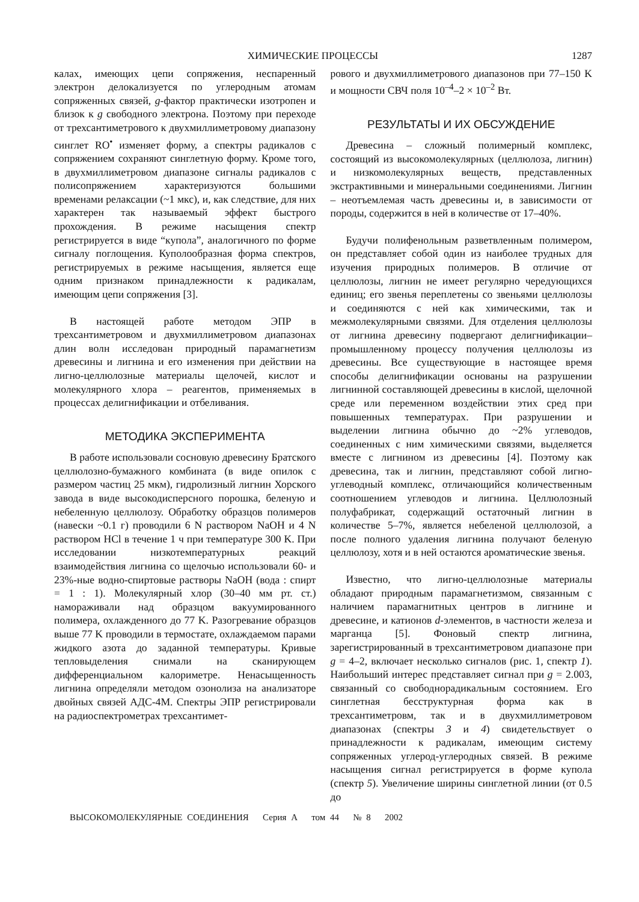ХИМИЧЕСКИЕ ПРОЦЕССЫ 1287
калах, имеющих цепи сопряжения, неспаренный электрон делокализуется по углеродным атомам сопряженных связей, g-фактор практически изотропен и близок к g свободного электрона. Поэтому при переходе от трехсантиметрового к двухмиллиметровому диапазону синглет RO<sup>•</sup> изменяет форму, а спектры радикалов с сопряжением сохраняют синглетную форму. Кроме того, в двухмиллиметровом диапазоне сигналы радикалов с полисопряжением характеризуются большими временами релаксации (~1 мкс), и, как следствие, для них характерен так называемый эффект быстрого прохождения. В режиме насыщения спектр регистрируется в виде “купола”, аналогичного по форме сигналу поглощения. Куполообразная форма спектров, регистрируемых в режиме насыщения, является еще одним признаком принадлежности к радикалам, имеющим цепи сопряжения [3].
В настоящей работе методом ЭПР в трехсантиметровом и двухмиллиметровом диапазонах длин волн исследован природный парамагнетизм древесины и лигнина и его изменения при действии на лигно-целлюлозные материалы щелочей, кислот и молекулярного хлора – реагентов, применяемых в процессах делигнификации и отбеливания.
МЕТОДИКА ЭКСПЕРИМЕНТА
В работе использовали сосновую древесину Братского целлюлозно-бумажного комбината (в виде опилок с размером частиц 25 мкм), гидролизный лигнин Хорского завода в виде высокодисперсного порошка, беленую и небеленную целлюлозу. Обработку образцов полимеров (навески ~0.1 г) проводили 6 N раствором NaOH и 4 N раствором HCl в течение 1 ч при температуре 300 K. При исследовании низкотемпературных реакций взаимодействия лигнина со щелочью использовали 60- и 23%-ные водно-спиртовые растворы NaOH (вода : спирт = 1 : 1). Молекулярный хлор (30–40 мм рт. ст.) намораживали над образцом вакуумированного полимера, охлажденного до 77 K. Разогревание образцов выше 77 K проводили в термостате, охлаждаемом парами жидкого азота до заданной температуры. Кривые тепловыделения снимали на сканирующем дифференциальном калориметре. Ненасыщенность лигнина определяли методом озонолиза на анализаторе двойных связей АДС-4М. Спектры ЭПР регистрировали на радиоспектрометрах трехсантимет-
рового и двухмиллиметрового диапазонов при 77–150 K и мощности СВЧ поля 10<sup>–4</sup>–2 × 10<sup>–2</sup> Вт.
РЕЗУЛЬТАТЫ И ИХ ОБСУЖДЕНИЕ
Древесина – сложный полимерный комплекс, состоящий из высокомолекулярных (целлюлоза, лигнин) и низкомолекулярных веществ, представленных экстрактивными и минеральными соединениями. Лигнин – неотъемлемая часть древесины и, в зависимости от породы, содержится в ней в количестве от 17–40%.
Будучи полифенольным разветвленным полимером, он представляет собой один из наиболее трудных для изучения природных полимеров. В отличие от целлюлозы, лигнин не имеет регулярно чередующихся единиц; его звенья переплетены со звеньями целлюлозы и соединяются с ней как химическими, так и межмолекулярными связями. Для отделения целлюлозы от лигнина древесину подвергают делигнификации–промышленному процессу получения целлюлозы из древесины. Все существующие в настоящее время способы делигнификации основаны на разрушении лигнинной составляющей древесины в кислой, щелочной среде или переменном воздействии этих сред при повышенных температурах. При разрушении и выделении лигнина обычно до ~2% углеводов, соединенных с ним химическими связями, выделяется вместе с лигнином из древесины [4]. Поэтому как древесина, так и лигнин, представляют собой лигно-углеводный комплекс, отличающийся количественным соотношением углеводов и лигнина. Целлюлозный полуфабрикат, содержащий остаточный лигнин в количестве 5–7%, является небеленой целлюлозой, а после полного удаления лигнина получают беленую целлюлозу, хотя и в ней остаются ароматические звенья.
Известно, что лигно-целлюлозные материалы обладают природным парамагнетизмом, связанным с наличием парамагнитных центров в лигнине и древесине, и катионов d-элементов, в частности железа и марганца [5]. Фоновый спектр лигнина, зарегистрированный в трехсантиметровом диапазоне при g = 4–2, включает несколько сигналов (рис. 1, спектр 1). Наибольший интерес представляет сигнал при g = 2.003, связанный со свободнорадикальным состоянием. Его синглетная бесструктурная форма как в трехсантиметровм, так и в двухмиллиметровом диапазонах (спектры 3 и 4) свидетельствует о принадлежности к радикалам, имеющим систему сопряженных углерод-углеродных связей. В режиме насыщения сигнал регистрируется в форме купола (спектр 5). Увеличение ширины синглетной линии (от 0.5 до
ВЫСОКОМОЛЕКУЛЯРНЫЕ СОЕДИНЕНИЯ Серия А том 44 № 8 2002